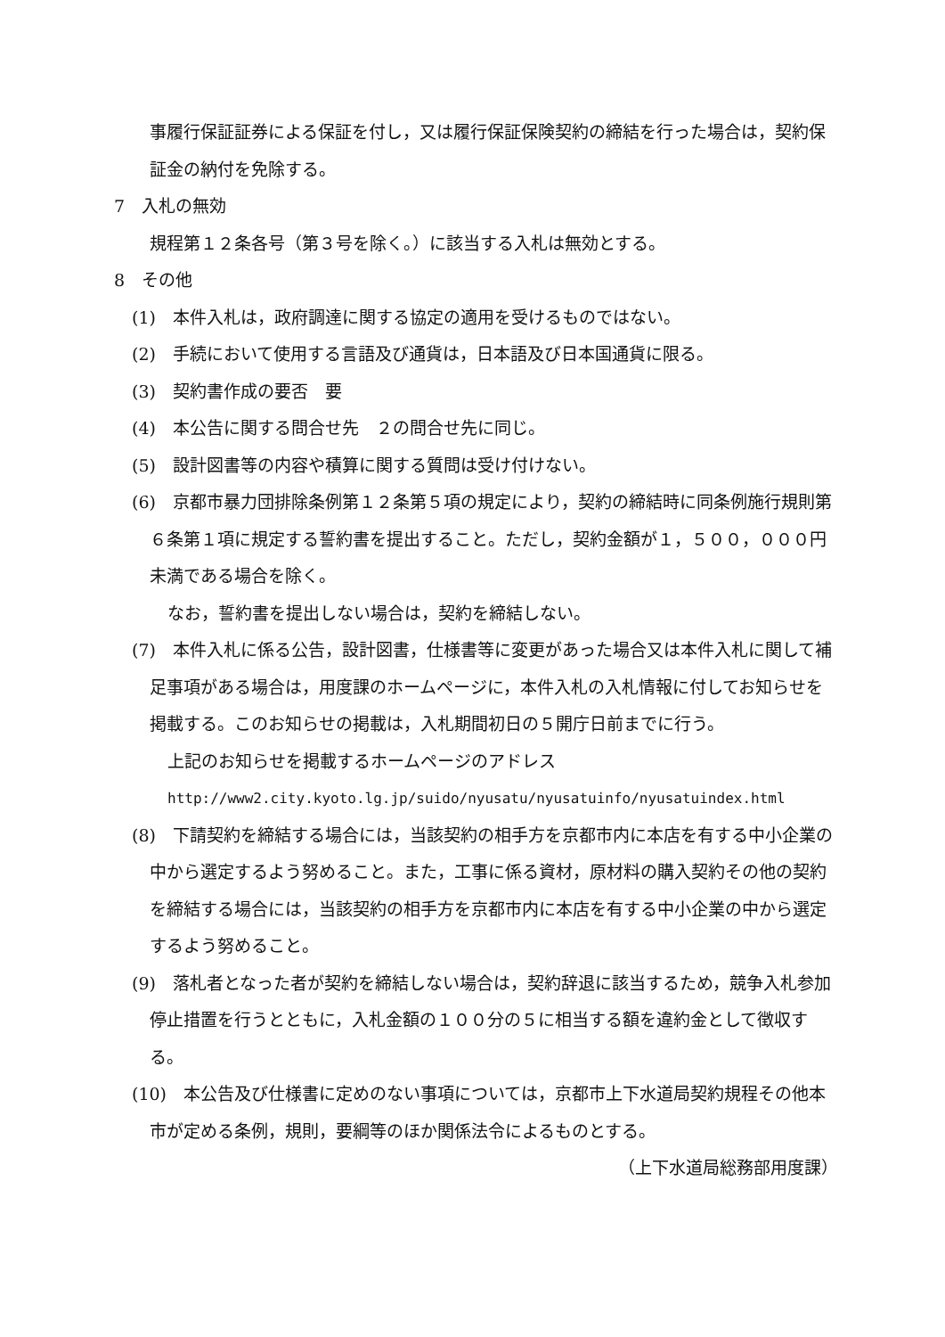事履行保証証券による保証を付し，又は履行保証保険契約の締結を行った場合は，契約保証金の納付を免除する。
7　入札の無効
規程第１２条各号（第３号を除く。）に該当する入札は無効とする。
8　その他
(1)　本件入札は，政府調達に関する協定の適用を受けるものではない。
(2)　手続において使用する言語及び通貨は，日本語及び日本国通貨に限る。
(3)　契約書作成の要否　要
(4)　本公告に関する問合せ先　２の問合せ先に同じ。
(5)　設計図書等の内容や積算に関する質問は受け付けない。
(6)　京都市暴力団排除条例第１２条第５項の規定により，契約の締結時に同条例施行規則第６条第１項に規定する誓約書を提出すること。ただし，契約金額が１，５００，０００円未満である場合を除く。
なお，誓約書を提出しない場合は，契約を締結しない。
(7)　本件入札に係る公告，設計図書，仕様書等に変更があった場合又は本件入札に関して補足事項がある場合は，用度課のホームページに，本件入札の入札情報に付してお知らせを掲載する。このお知らせの掲載は，入札期間初日の５開庁日前までに行う。
上記のお知らせを掲載するホームページのアドレス
http://www2.city.kyoto.lg.jp/suido/nyusatu/nyusatuinfo/nyusatuindex.html
(8)　下請契約を締結する場合には，当該契約の相手方を京都市内に本店を有する中小企業の中から選定するよう努めること。また，工事に係る資材，原材料の購入契約その他の契約を締結する場合には，当該契約の相手方を京都市内に本店を有する中小企業の中から選定するよう努めること。
(9)　落札者となった者が契約を締結しない場合は，契約辞退に該当するため，競争入札参加停止措置を行うとともに，入札金額の１００分の５に相当する額を違約金として徴収する。
(10)　本公告及び仕様書に定めのない事項については，京都市上下水道局契約規程その他本市が定める条例，規則，要綱等のほか関係法令によるものとする。
（上下水道局総務部用度課）